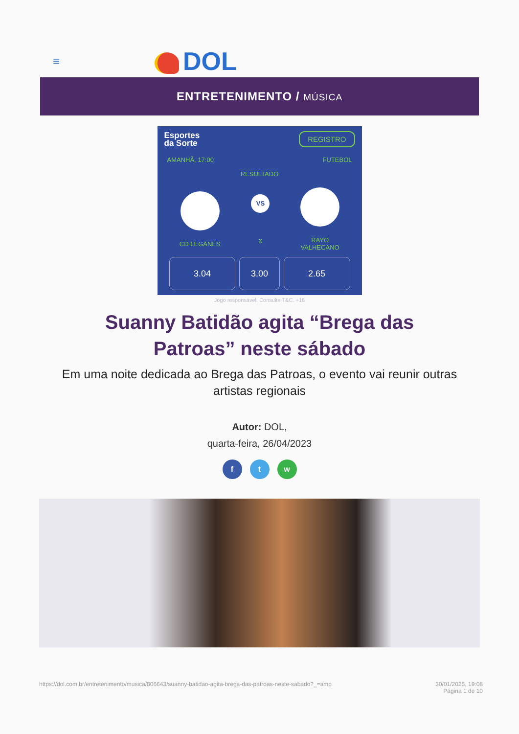≡
DOL
ENTRETENIMENTO / MÚSICA
Esportes
da Sorte
REGISTRO
AMANHÃ, 17:00 FUTEBOL
RESULTADO
CD LEGANÉS
VS
X
RAYO
VALHECANO
3.04 3.00 2.65
Jogo responsável. Consulte T&C. +18
Suanny Batidão agita “Brega das Patroas” neste sábado
Em uma noite dedicada ao Brega das Patroas, o evento vai reunir outras artistas regionais
Autor: DOL,
quarta-feira, 26/04/2023
f t w
https://dol.com.br/entretenimento/musica/806643/suanny-batidao-agita-brega-das-patroas-neste-sabado?_=amp 30/01/2025, 19:08
Página 1 de 10